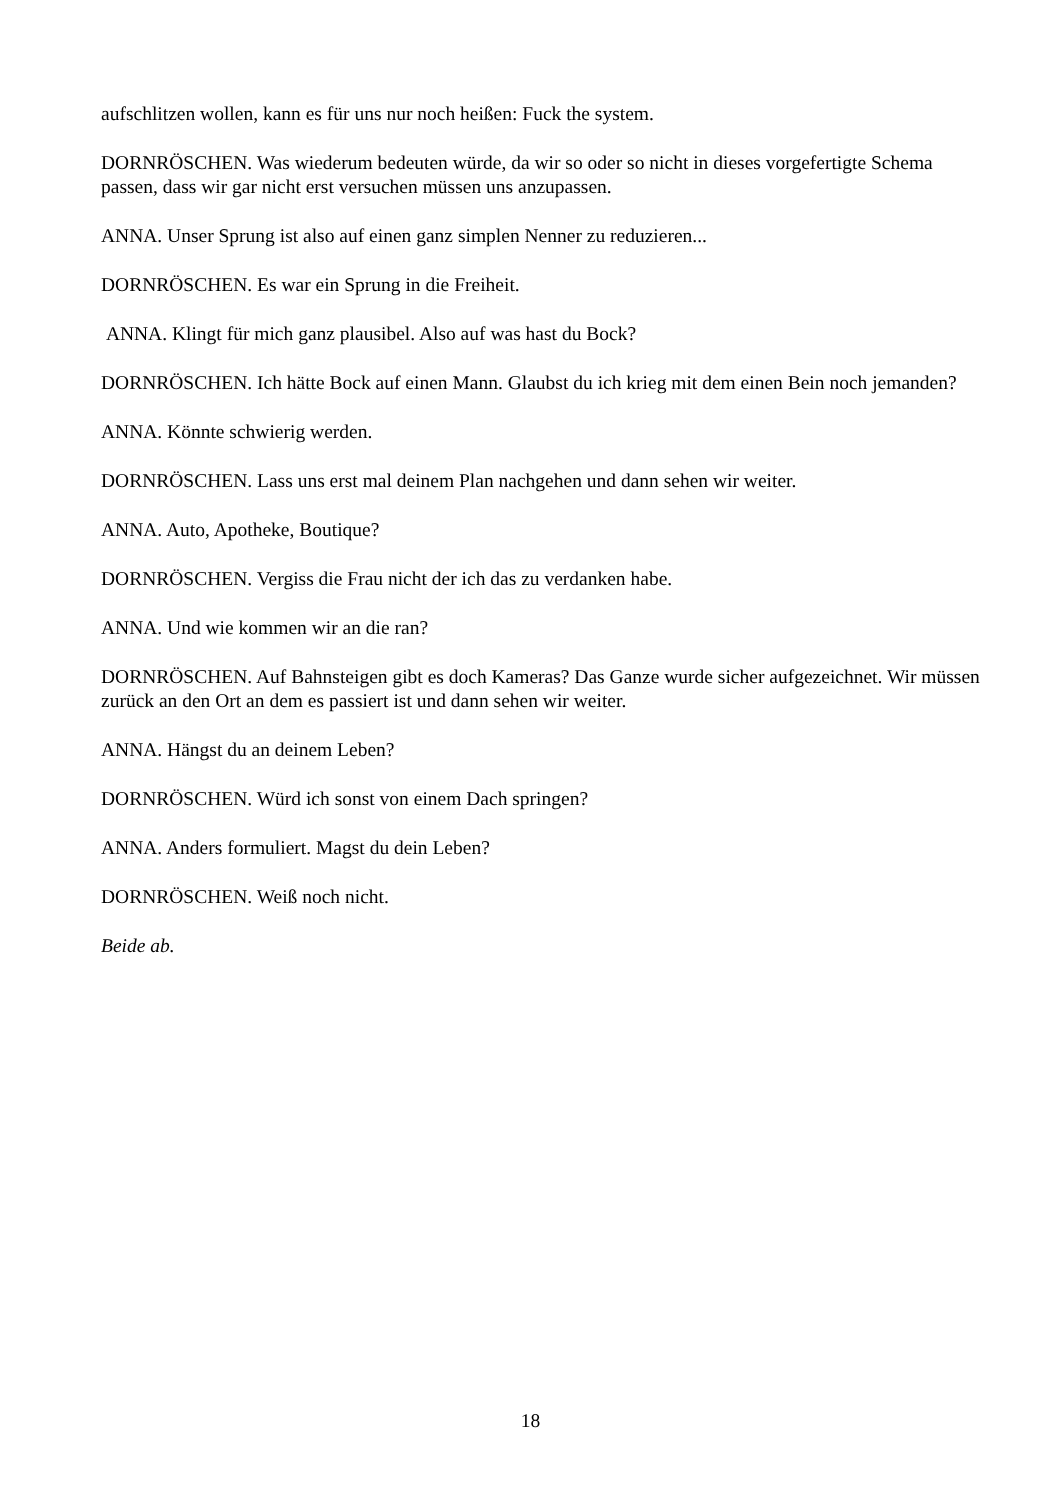aufschlitzen wollen, kann es für uns nur noch heißen: Fuck the system.
DORNRÖSCHEN. Was wiederum bedeuten würde, da wir so oder so nicht in dieses vorgefertigte Schema passen, dass wir gar nicht erst versuchen müssen uns anzupassen.
ANNA. Unser Sprung ist also auf einen ganz simplen Nenner zu reduzieren...
DORNRÖSCHEN. Es war ein Sprung in die Freiheit.
ANNA. Klingt für mich ganz plausibel. Also auf was hast du Bock?
DORNRÖSCHEN. Ich hätte Bock auf einen Mann. Glaubst du ich krieg mit dem einen Bein noch jemanden?
ANNA. Könnte schwierig werden.
DORNRÖSCHEN. Lass uns erst mal deinem Plan nachgehen und dann sehen wir weiter.
ANNA. Auto, Apotheke, Boutique?
DORNRÖSCHEN. Vergiss die Frau nicht der ich das zu verdanken habe.
ANNA. Und wie kommen wir an die ran?
DORNRÖSCHEN. Auf Bahnsteigen gibt es doch Kameras? Das Ganze wurde sicher aufgezeichnet. Wir müssen zurück an den Ort an dem es passiert ist und dann sehen wir weiter.
ANNA. Hängst du an deinem Leben?
DORNRÖSCHEN. Würd ich sonst von einem Dach springen?
ANNA. Anders formuliert. Magst du dein Leben?
DORNRÖSCHEN. Weiß noch nicht.
Beide ab.
18